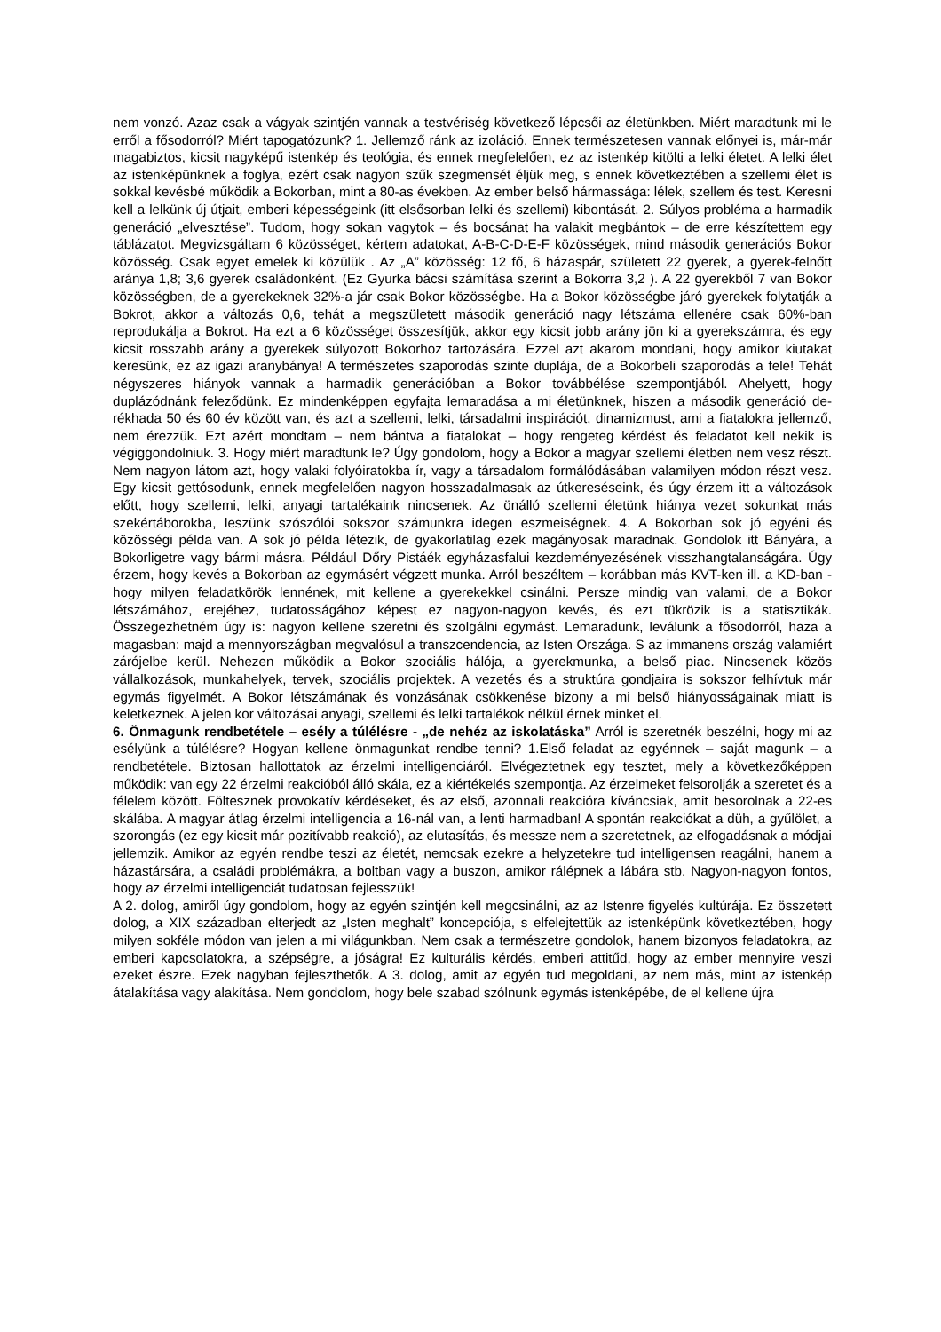nem vonzó. Azaz csak a vágyak szintjén vannak a testvériség következő lépcsői az életünkben. Miért maradtunk mi le erről a fősodorról? Miért tapogatózunk? 1. Jellemző ránk az izoláció. Ennek természetesen vannak előnyei is, már-már magabiztos, kicsit nagyképű istenkép és teológia, és ennek megfelelően, ez az istenkép kitölti a lelki életet. A lelki élet az istenképünknek a foglya, ezért csak nagyon szűk szegmensét éljük meg, s ennek következtében a szellemi élet is sokkal kevésbé működik a Bokorban, mint a 80-as években. Az ember belső hármassága: lélek, szellem és test. Keresni kell a lelkünk új útjait, emberi képességeink (itt elsősorban lelki és szellemi) kibontását. 2. Súlyos probléma a harmadik generáció „elvesztése”. Tudom, hogy sokan vagytok – és bocsánat ha valakit megbántok – de erre készítettem egy táblázatot. Megvizsgáltam 6 közösséget, kértem adatokat, A-B-C-D-E-F közösségek, mind második generációs Bokor közösség. Csak egyet emelek ki közülük . Az „A” közösség: 12 fő, 6 házaspár, született 22 gyerek, a gyerek-felnőtt aránya 1,8; 3,6 gyerek családonként. (Ez Gyurka bácsi számítása szerint a Bokorra 3,2 ). A 22 gyerekből 7 van Bokor közösségben, de a gyerekeknek 32%-a jár csak Bokor közösségbe. Ha a Bokor közösségbe járó gyerekek folytatják a Bokrot, akkor a változás 0,6, tehát a megszületett második generáció nagy létszáma ellenére csak 60%-ban reprodukálja a Bokrot. Ha ezt a 6 közösséget összesítjük, akkor egy kicsit jobb arány jön ki a gyerekszámra, és egy kicsit rosszabb arány a gyerekek súlyozott Bokorhoz tartozására. Ezzel azt akarom mondani, hogy amikor kiutakat keresünk, ez az igazi aranybánya! A természetes szaporodás szinte duplája, de a Bokorbeli szaporodás a fele! Tehát négyszeres hiányok vannak a harmadik generációban a Bokor továbbélése szempontjából. Ahelyett, hogy duplázódnánk feleződünk. Ez mindenképpen egyfajta lemaradása a mi életünknek, hiszen a második generáció de-rékhada 50 és 60 év között van, és azt a szellemi, lelki, társadalmi inspirációt, dinamizmust, ami a fiatalokra jellemző, nem érezzük. Ezt azért mondtam – nem bántva a fiatalokat – hogy rengeteg kérdést és feladatot kell nekik is végiggondolniuk. 3. Hogy miért maradtunk le? Úgy gondolom, hogy a Bokor a magyar szellemi életben nem vesz részt. Nem nagyon látom azt, hogy valaki folyóiratokba ír, vagy a társadalom formálódásában valamilyen módon részt vesz. Egy kicsit gettósodunk, ennek megfelelően nagyon hosszadalmasak az útkereséseink, és úgy érzem itt a változások előtt, hogy szellemi, lelki, anyagi tartalékaink nincsenek. Az önálló szellemi életünk hiánya vezet sokunkat más szekértáborokba, leszünk szószólói sokszor számunkra idegen eszmeiségnek. 4. A Bokorban sok jó egyéni és közösségi példa van. A sok jó példa létezik, de gyakorlatilag ezek magányosak maradnak. Gondolok itt Bányára, a Bokorligetre vagy bármi másra. Például Dőry Pistáék egyházasfalui kezdeményezésének visszhangtalanságára. Úgy érzem, hogy kevés a Bokorban az egymásért végzett munka. Arról beszéltem – korábban más KVT-ken ill. a KD-ban - hogy milyen feladatkörök lennének, mit kellene a gyerekekkel csinálni. Persze mindig van valami, de a Bokor létszámához, erejéhez, tudatosságához képest ez nagyon-nagyon kevés, és ezt tükrözik is a statisztikák. Összegezhetném úgy is: nagyon kellene szeretni és szolgálni egymást. Lemaradunk, leválunk a fősodorról, haza a magasban: majd a mennyországban megvalósul a transzcendencia, az Isten Országa. S az immanens ország valamiért zárójelbe kerül. Nehezen működik a Bokor szociális hálója, a gyerekmunka, a belső piac. Nincsenek közös vállalkozások, munkahelyek, tervek, szociális projektek. A vezetés és a struktúra gondjaira is sokszor felhívtuk már egymás figyelmét. A Bokor létszámának és vonzásának csökkenése bizony a mi belső hiányosságainak miatt is keletkeznek. A jelen kor változásai anyagi, szellemi és lelki tartalékok nélkül érnek minket el.
6. Önmagunk rendbetétele – esély a túlélésre - „de nehéz az iskolatáska” Arról is szeretnék beszélni, hogy mi az esélyünk a túlélésre? Hogyan kellene önmagunkat rendbe tenni? 1.Első feladat az egyénnek – saját magunk – a rendbetétele. Biztosan hallottatok az érzelmi intelligenciáról. Elvégeztetnek egy tesztet, mely a következőképpen működik: van egy 22 érzelmi reakcióból álló skála, ez a kiértékelés szempontja. Az érzelmeket felsorolják a szeretet és a félelem között. Föltesznek provokatív kérdéseket, és az első, azonnali reakcióra kíváncsiak, amit besorolnak a 22-es skálába. A magyar átlag érzelmi intelligencia a 16-nál van, a lenti harmadban! A spontán reakciókat a düh, a gyűlölet, a szorongás (ez egy kicsit már pozitívabb reakció), az elutasítás, és messze nem a szeretetnek, az elfogadásnak a módjai jellemzik. Amikor az egyén rendbe teszi az életét, nemcsak ezekre a helyzetekre tud intelligensen reagálni, hanem a házastársára, a családi problémákra, a boltban vagy a buszon, amikor rálépnek a lábára stb. Nagyon-nagyon fontos, hogy az érzelmi intelligenciát tudatosan fejlesszük!
A 2. dolog, amiről úgy gondolom, hogy az egyén szintjén kell megcsinálni, az az Istenre figyelés kultúrája. Ez összetett dolog, a XIX században elterjedt az „Isten meghalt” koncepciója, s elfelejtettük az istenképünk következtében, hogy milyen sokféle módon van jelen a mi világunkban. Nem csak a természetre gondolok, hanem bizonyos feladatokra, az emberi kapcsolatokra, a szépségre, a jóságra! Ez kulturális kérdés, emberi attitűd, hogy az ember mennyire veszi ezeket észre. Ezek nagyban fejleszthetők. A 3. dolog, amit az egyén tud megoldani, az nem más, mint az istenkép átalakítása vagy alakítása. Nem gondolom, hogy bele szabad szólnunk egymás istenképébe, de el kellene újra